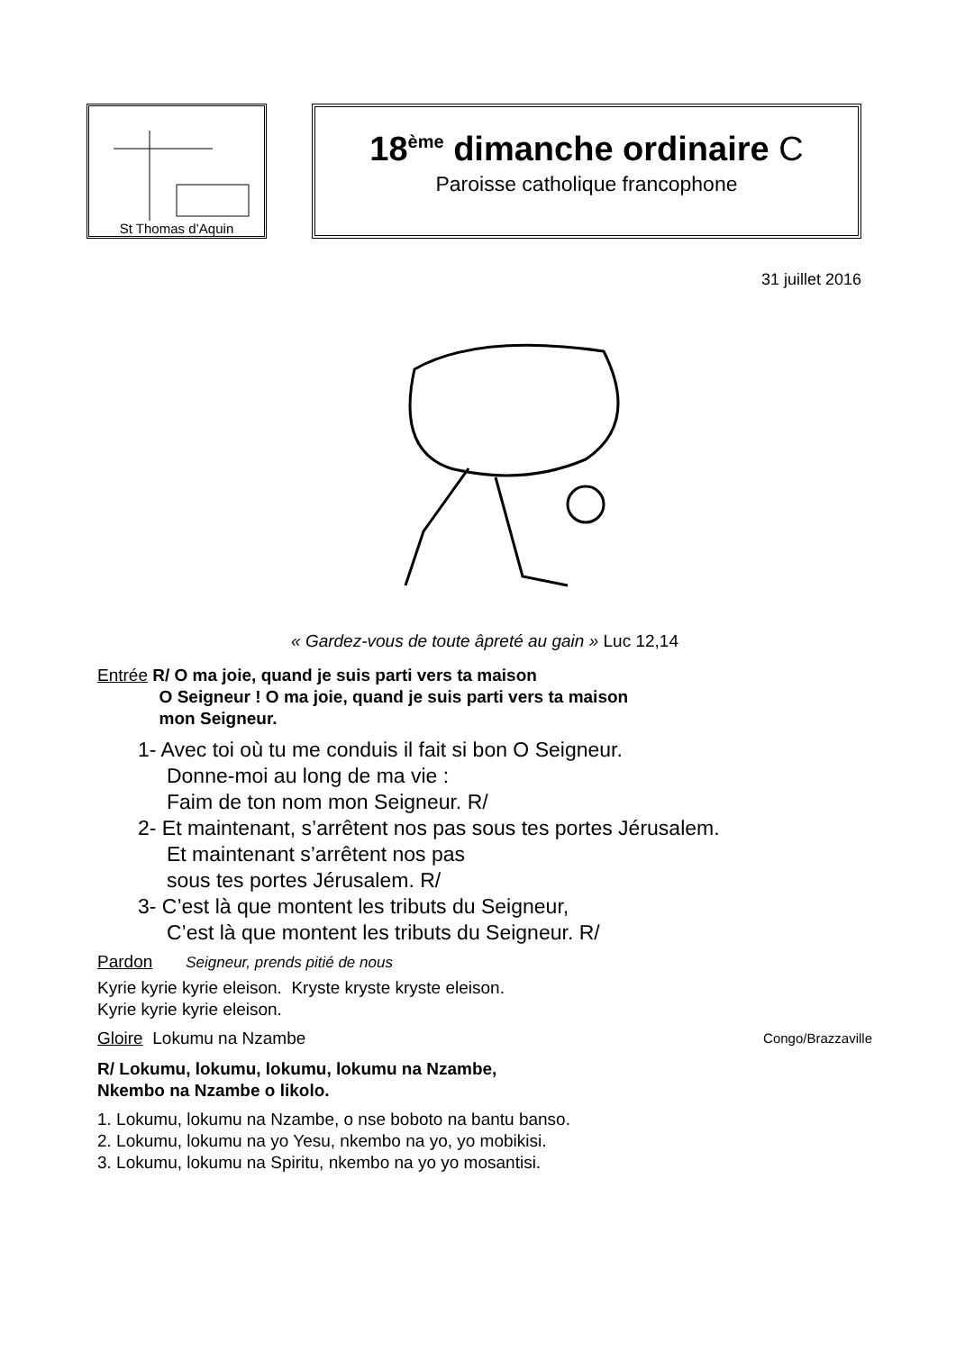St Thomas d’Aquin
18<sup>ème</sup> dimanche ordinaire C
Paroisse catholique francophone
31 juillet 2016
« Gardez-vous de toute âpreté au gain » Luc 12,14
Entrée R/ O ma joie, quand je suis parti vers ta maison
O Seigneur ! O ma joie, quand je suis parti vers ta maison
mon Seigneur.
1- Avec toi où tu me conduis il fait si bon O Seigneur.
Donne-moi au long de ma vie :
Faim de ton nom mon Seigneur. R/
2- Et maintenant, s’arrêtent nos pas sous tes portes Jérusalem.
Et maintenant s’arrêtent nos pas
sous tes portes Jérusalem. R/
3- C’est là que montent les tributs du Seigneur,
C’est là que montent les tributs du Seigneur. R/
Pardon Seigneur, prends pitié de nous
Kyrie kyrie kyrie eleison. Kryste kryste kryste eleison.
Kyrie kyrie kyrie eleison.
Gloire Lokumu na Nzambe Congo/Brazzaville
R/ Lokumu, lokumu, lokumu, lokumu na Nzambe,
Nkembo na Nzambe o likolo.
1. Lokumu, lokumu na Nzambe, o nse boboto na bantu banso.
2. Lokumu, lokumu na yo Yesu, nkembo na yo, yo mobikisi.
3. Lokumu, lokumu na Spiritu, nkembo na yo yo mosantisi.